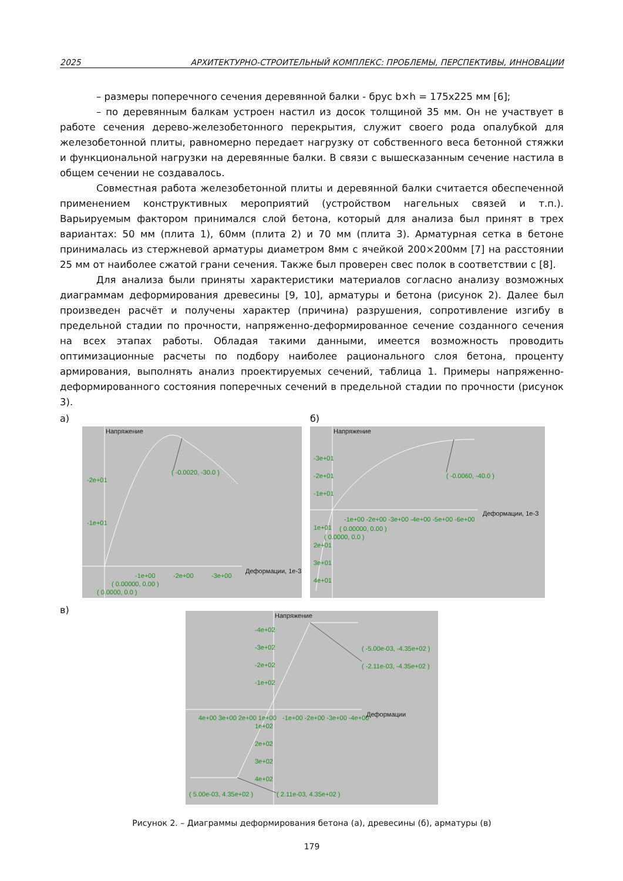2025 АРХИТЕКТУРНО-СТРОИТЕЛЬНЫЙ КОМПЛЕКС: ПРОБЛЕМЫ, ПЕРСПЕКТИВЫ, ИННОВАЦИИ
– размеры поперечного сечения деревянной балки - брус b×h = 175x225 мм [6];
– по деревянным балкам устроен настил из досок толщиной 35 мм. Он не участвует в работе сечения дерево-железобетонного перекрытия, служит своего рода опалубкой для железобетонной плиты, равномерно передает нагрузку от собственного веса бетонной стяжки и функциональной нагрузки на деревянные балки. В связи с вышесказанным сечение настила в общем сечении не создавалось.
Совместная работа железобетонной плиты и деревянной балки считается обеспеченной применением конструктивных мероприятий (устройством нагельных связей и т.п.). Варьируемым фактором принимался слой бетона, который для анализа был принят в трех вариантах: 50 мм (плита 1), 60мм (плита 2) и 70 мм (плита 3). Арматурная сетка в бетоне принималась из стержневой арматуры диаметром 8мм с ячейкой 200×200мм [7] на расстоянии 25 мм от наиболее сжатой грани сечения. Также был проверен свес полок в соответствии с [8].
Для анализа были приняты характеристики материалов согласно анализу возможных диаграммам деформирования древесины [9, 10], арматуры и бетона (рисунок 2). Далее был произведен расчёт и получены характер (причина) разрушения, сопротивление изгибу в предельной стадии по прочности, напряженно-деформированное сечение созданного сечения на всех этапах работы. Обладая такими данными, имеется возможность проводить оптимизационные расчеты по подбору наиболее рационального слоя бетона, проценту армирования, выполнять анализ проектируемых сечений, таблица 1. Примеры напряженно-деформированного состояния поперечных сечений в предельной стадии по прочности (рисунок 3).
а)
Напряжение
( -0.0020, -30.0 )
-2e+01
-1e+01
-1e+00
-2e+00
-3e+00
Деформации, 1e-3
( 0.00000, 0.00 )
( 0.0000, 0.0 )
б)
Напряжение
-3e+01
-2e+01
-1e+01
( -0.0060, -40.0 )
-1e+00 -2e+00 -3e+00 -4e+00 -5e+00 -6e+00
Деформации, 1e-3
1e+01
( 0.00000, 0.00 )
( 0.0000, 0.0 )
2e+01
3e+01
4e+01
в)
Напряжение
-4e+02
-3e+02
-2e+02
-1e+02
( -5.00e-03, -4.35e+02 )
( -2.11e-03, -4.35e+02 )
4e+00 3e+00 2e+00 1e+00
-1e+00 -2e+00 -3e+00 -4e+00
Деформации
1e+02
2e+02
3e+02
4e+02
( 5.00e-03, 4.35e+02 )
( 2.11e-03, 4.35e+02 )
Рисунок 2. – Диаграммы деформирования бетона (а), древесины (б), арматуры (в)
179